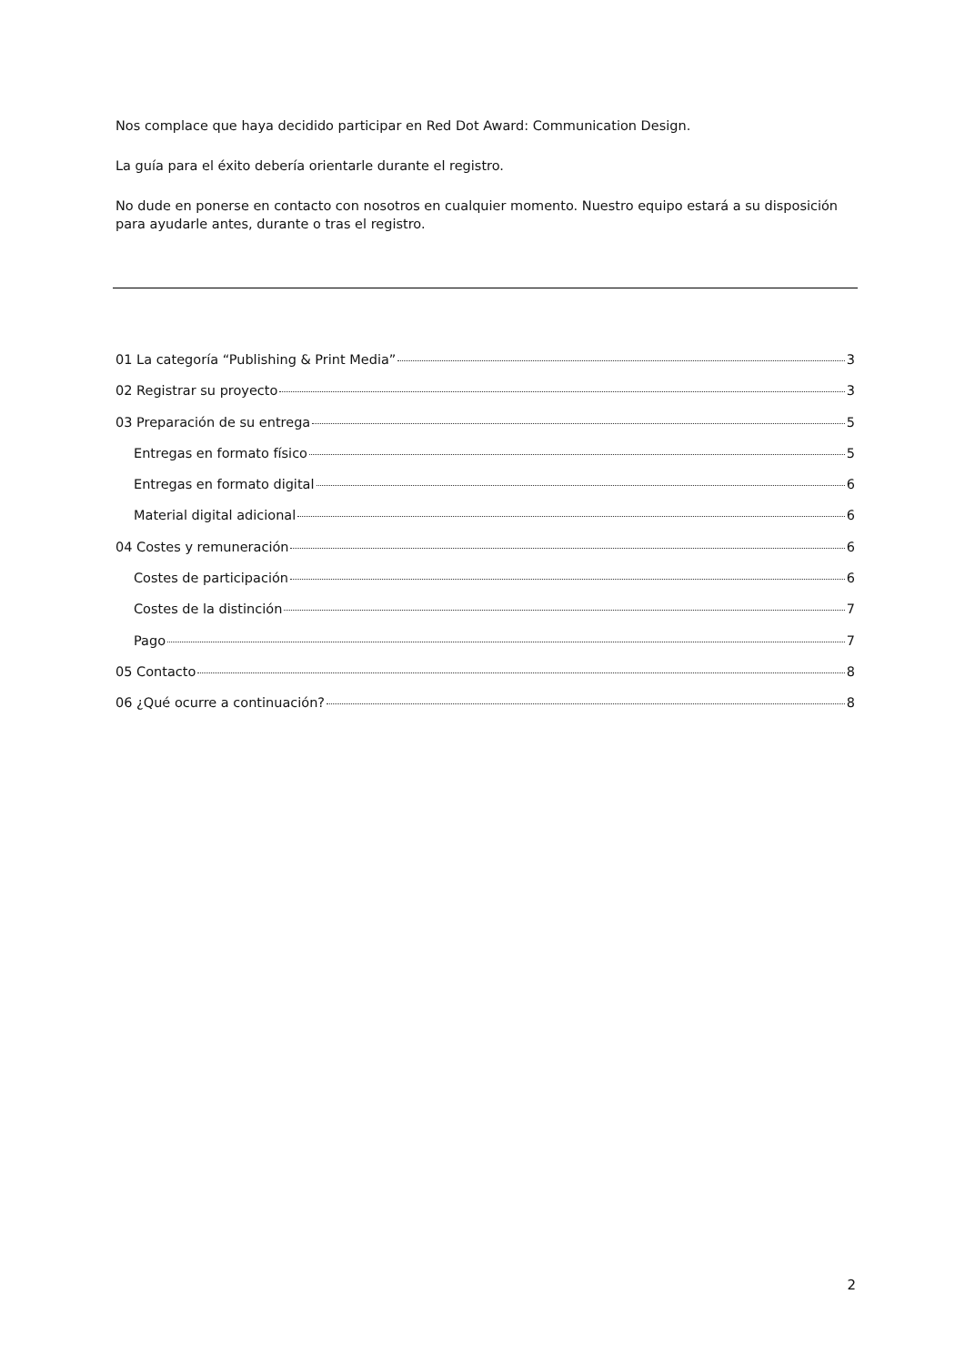Nos complace que haya decidido participar en Red Dot Award: Communication Design.
La guía para el éxito debería orientarle durante el registro.
No dude en ponerse en contacto con nosotros en cualquier momento. Nuestro equipo estará a su disposición para ayudarle antes, durante o tras el registro.
01 La categoría “Publishing & Print Media” 3
02 Registrar su proyecto 3
03 Preparación de su entrega 5
Entregas en formato físico 5
Entregas en formato digital 6
Material digital adicional 6
04 Costes y remuneración 6
Costes de participación 6
Costes de la distinción 7
Pago 7
05 Contacto 8
06 ¿Qué ocurre a continuación? 8
2